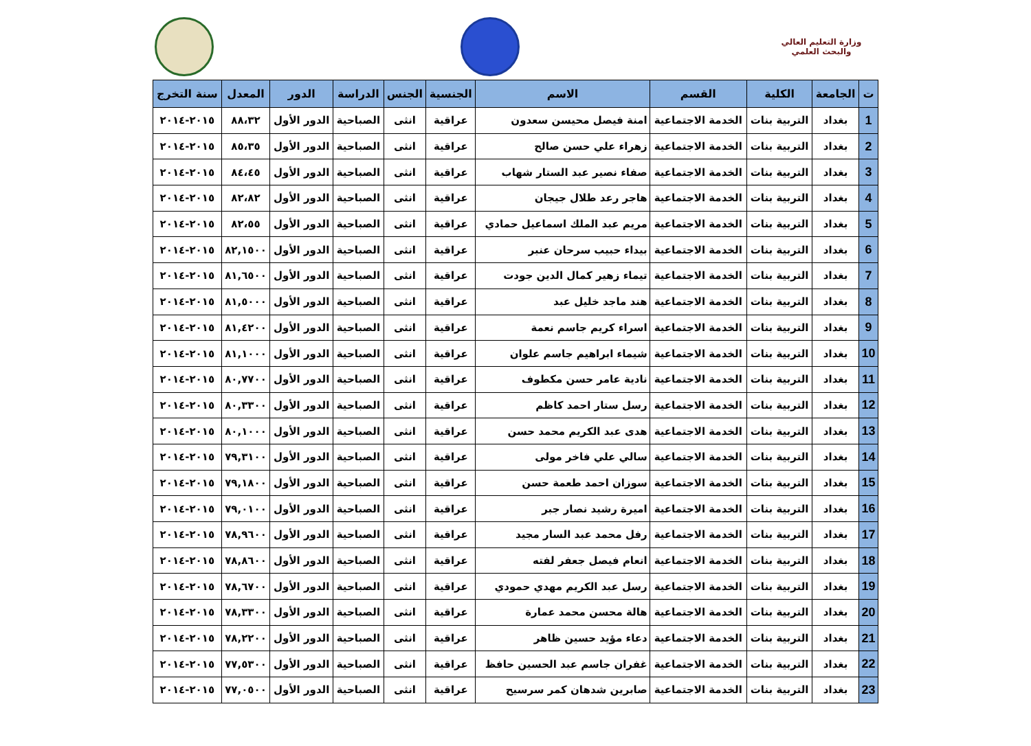وزارة التعليم العالي والبحث العلمي
| ت | الجامعة | الكلية | القسم | الاسم | الجنسية | الجنس | الدراسة | الدور | المعدل | سنة التخرج |
| --- | --- | --- | --- | --- | --- | --- | --- | --- | --- | --- |
| 1 | بغداد | التربية بنات | الخدمة الاجتماعية | امنة فيصل محيسن سعدون | عراقية | انثى | الصباحية | الدور الأول | ٨٨،٣٢ | ٢٠١٥-٢٠١٤ |
| 2 | بغداد | التربية بنات | الخدمة الاجتماعية | زهراء علي حسن صالح | عراقية | انثى | الصباحية | الدور الأول | ٨٥،٣٥ | ٢٠١٥-٢٠١٤ |
| 3 | بغداد | التربية بنات | الخدمة الاجتماعية | صفاء نصير عبد الستار شهاب | عراقية | انثى | الصباحية | الدور الأول | ٨٤،٤٥ | ٢٠١٥-٢٠١٤ |
| 4 | بغداد | التربية بنات | الخدمة الاجتماعية | هاجر رعد طلال جيجان | عراقية | انثى | الصباحية | الدور الأول | ٨٢،٨٢ | ٢٠١٥-٢٠١٤ |
| 5 | بغداد | التربية بنات | الخدمة الاجتماعية | مريم عبد الملك اسماعيل حمادي | عراقية | انثى | الصباحية | الدور الأول | ٨٢،٥٥ | ٢٠١٥-٢٠١٤ |
| 6 | بغداد | التربية بنات | الخدمة الاجتماعية | بيداء حبيب سرحان عنبر | عراقية | انثى | الصباحية | الدور الأول | ٨٢,١٥٠٠ | ٢٠١٥-٢٠١٤ |
| 7 | بغداد | التربية بنات | الخدمة الاجتماعية | تيماء زهير كمال الدين جودت | عراقية | انثى | الصباحية | الدور الأول | ٨١,٦٥٠٠ | ٢٠١٥-٢٠١٤ |
| 8 | بغداد | التربية بنات | الخدمة الاجتماعية | هند ماجد خليل عبد | عراقية | انثى | الصباحية | الدور الأول | ٨١,٥٠٠٠ | ٢٠١٥-٢٠١٤ |
| 9 | بغداد | التربية بنات | الخدمة الاجتماعية | اسراء كريم جاسم نعمة | عراقية | انثى | الصباحية | الدور الأول | ٨١,٤٢٠٠ | ٢٠١٥-٢٠١٤ |
| 10 | بغداد | التربية بنات | الخدمة الاجتماعية | شيماء ابراهيم جاسم علوان | عراقية | انثى | الصباحية | الدور الأول | ٨١,١٠٠٠ | ٢٠١٥-٢٠١٤ |
| 11 | بغداد | التربية بنات | الخدمة الاجتماعية | نادية عامر حسن مكطوف | عراقية | انثى | الصباحية | الدور الأول | ٨٠,٧٧٠٠ | ٢٠١٥-٢٠١٤ |
| 12 | بغداد | التربية بنات | الخدمة الاجتماعية | رسل ستار احمد كاظم | عراقية | انثى | الصباحية | الدور الأول | ٨٠,٣٣٠٠ | ٢٠١٥-٢٠١٤ |
| 13 | بغداد | التربية بنات | الخدمة الاجتماعية | هدى عبد الكريم محمد حسن | عراقية | انثى | الصباحية | الدور الأول | ٨٠,١٠٠٠ | ٢٠١٥-٢٠١٤ |
| 14 | بغداد | التربية بنات | الخدمة الاجتماعية | سالي علي فاخر مولى | عراقية | انثى | الصباحية | الدور الأول | ٧٩,٣١٠٠ | ٢٠١٥-٢٠١٤ |
| 15 | بغداد | التربية بنات | الخدمة الاجتماعية | سوزان احمد طعمة حسن | عراقية | انثى | الصباحية | الدور الأول | ٧٩,١٨٠٠ | ٢٠١٥-٢٠١٤ |
| 16 | بغداد | التربية بنات | الخدمة الاجتماعية | اميرة رشيد نصار جبر | عراقية | انثى | الصباحية | الدور الأول | ٧٩,٠١٠٠ | ٢٠١٥-٢٠١٤ |
| 17 | بغداد | التربية بنات | الخدمة الاجتماعية | رفل محمد عبد السار مجيد | عراقية | انثى | الصباحية | الدور الأول | ٧٨,٩٦٠٠ | ٢٠١٥-٢٠١٤ |
| 18 | بغداد | التربية بنات | الخدمة الاجتماعية | انعام فيصل جعفر لفته | عراقية | انثى | الصباحية | الدور الأول | ٧٨,٨٦٠٠ | ٢٠١٥-٢٠١٤ |
| 19 | بغداد | التربية بنات | الخدمة الاجتماعية | رسل عبد الكريم مهدي حمودي | عراقية | انثى | الصباحية | الدور الأول | ٧٨,٦٧٠٠ | ٢٠١٥-٢٠١٤ |
| 20 | بغداد | التربية بنات | الخدمة الاجتماعية | هالة محسن محمد عمارة | عراقية | انثى | الصباحية | الدور الأول | ٧٨,٣٣٠٠ | ٢٠١٥-٢٠١٤ |
| 21 | بغداد | التربية بنات | الخدمة الاجتماعية | دعاء مؤيد حسين ظاهر | عراقية | انثى | الصباحية | الدور الأول | ٧٨,٢٢٠٠ | ٢٠١٥-٢٠١٤ |
| 22 | بغداد | التربية بنات | الخدمة الاجتماعية | غفران جاسم عبد الحسين حافظ | عراقية | انثى | الصباحية | الدور الأول | ٧٧,٥٣٠٠ | ٢٠١٥-٢٠١٤ |
| 23 | بغداد | التربية بنات | الخدمة الاجتماعية | صابرين شدهان كمر سرسيح | عراقية | انثى | الصباحية | الدور الأول | ٧٧,٠٥٠٠ | ٢٠١٥-٢٠١٤ |